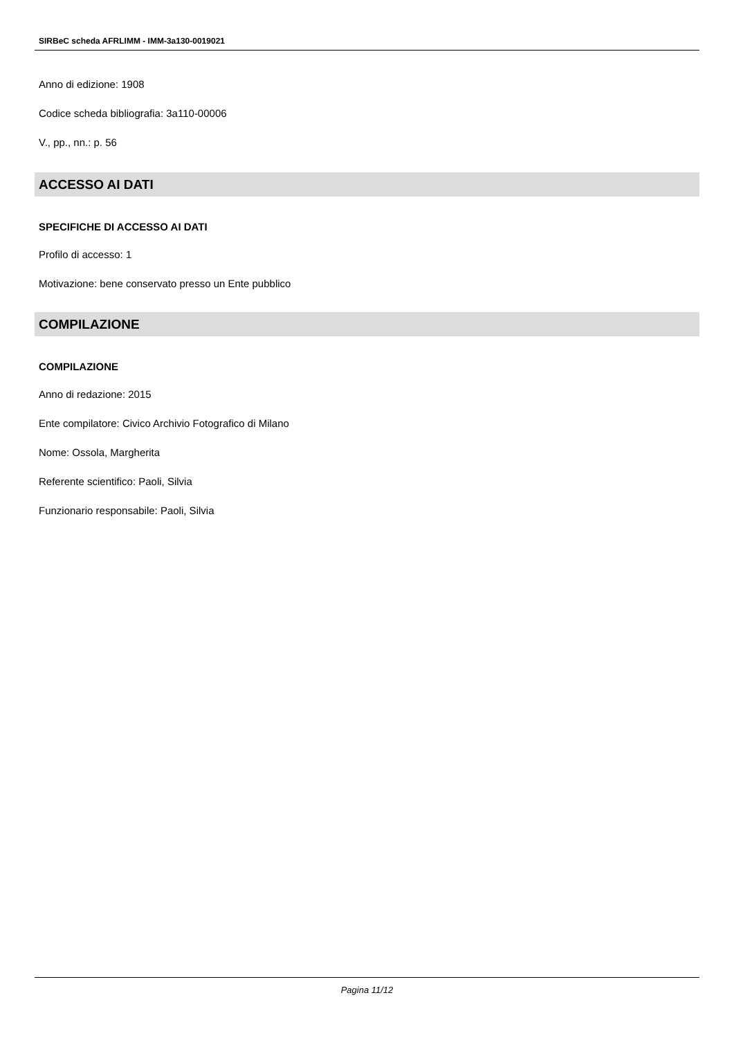SIRBeC scheda AFRLIMM - IMM-3a130-0019021
Anno di edizione: 1908
Codice scheda bibliografia: 3a110-00006
V., pp., nn.: p. 56
ACCESSO AI DATI
SPECIFICHE DI ACCESSO AI DATI
Profilo di accesso: 1
Motivazione: bene conservato presso un Ente pubblico
COMPILAZIONE
COMPILAZIONE
Anno di redazione: 2015
Ente compilatore: Civico Archivio Fotografico di Milano
Nome: Ossola, Margherita
Referente scientifico: Paoli, Silvia
Funzionario responsabile: Paoli, Silvia
Pagina 11/12